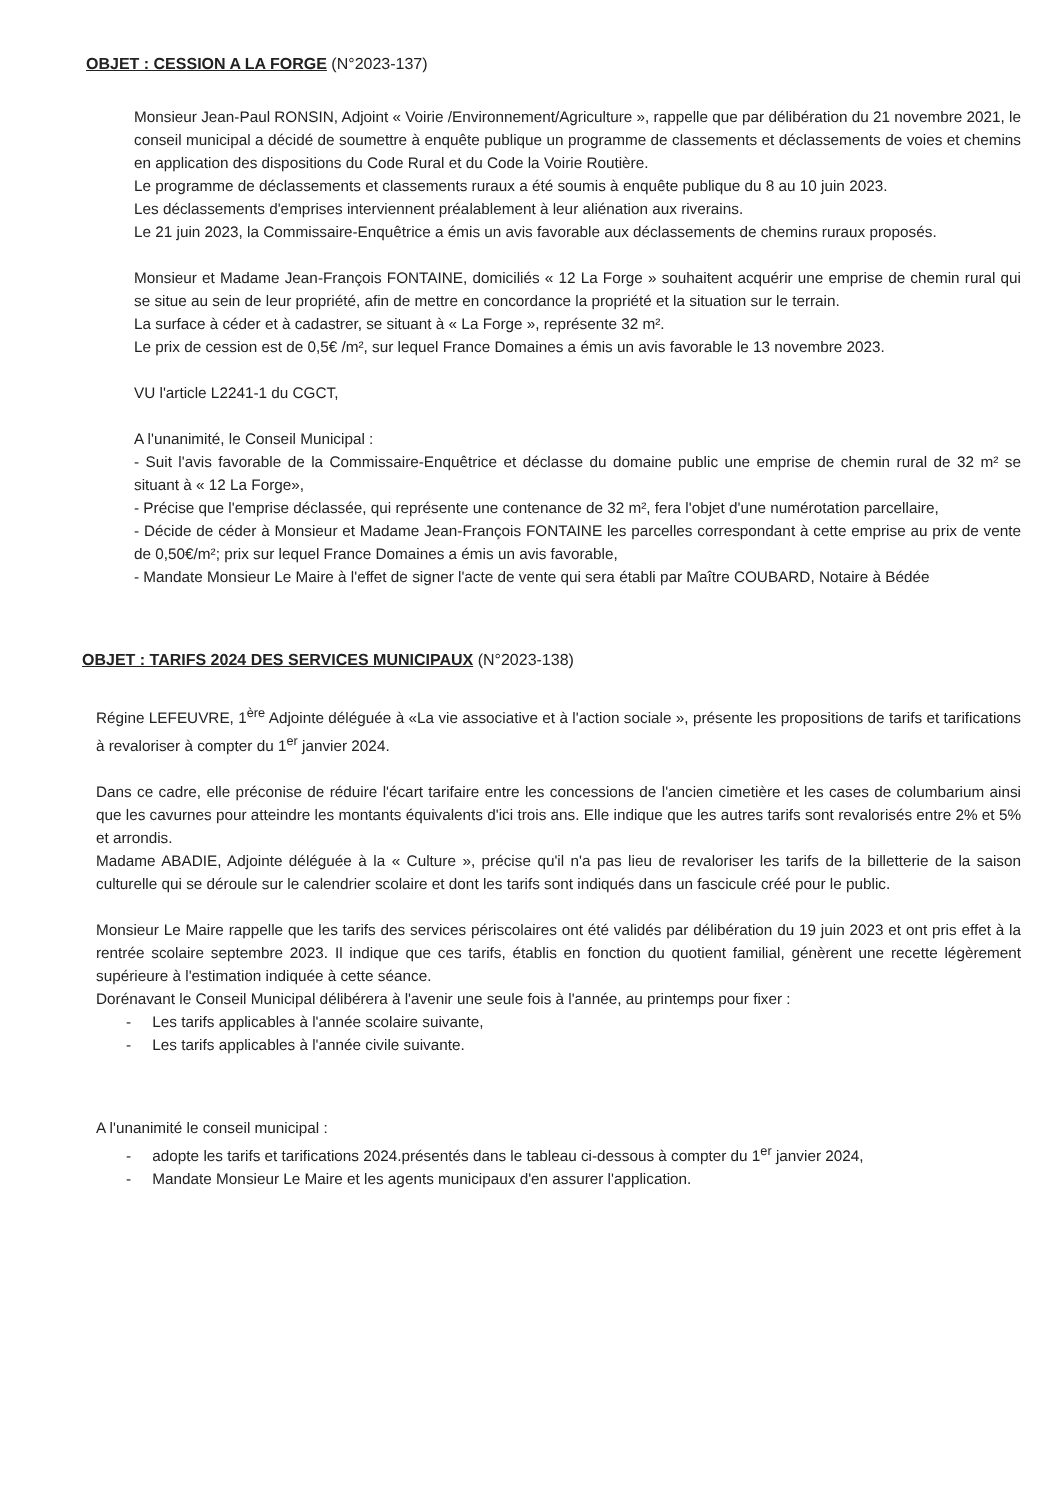OBJET : CESSION A LA FORGE (N°2023-137)
Monsieur Jean-Paul RONSIN, Adjoint « Voirie /Environnement/Agriculture », rappelle que par délibération du 21 novembre 2021, le conseil municipal a décidé de soumettre à enquête publique un programme de classements et déclassements de voies et chemins en application des dispositions du Code Rural et du Code la Voirie Routière.
Le programme de déclassements et classements ruraux a été soumis à enquête publique du 8 au 10 juin 2023.
Les déclassements d'emprises interviennent préalablement à leur aliénation aux riverains.
Le 21 juin 2023, la Commissaire-Enquêtrice a émis un avis favorable aux déclassements de chemins ruraux proposés.
Monsieur et Madame Jean-François FONTAINE, domiciliés « 12 La Forge » souhaitent acquérir une emprise de chemin rural qui se situe au sein de leur propriété, afin de mettre en concordance la propriété et la situation sur le terrain.
La surface à céder et à cadastrer, se situant à « La Forge », représente 32 m².
Le prix de cession est de 0,5€ /m², sur lequel France Domaines a émis un avis favorable le 13 novembre 2023.
VU l'article L2241-1 du CGCT,
A l'unanimité, le Conseil Municipal :
- Suit l'avis favorable de la Commissaire-Enquêtrice et déclasse du domaine public une emprise de chemin rural de 32 m² se situant à « 12 La Forge»,
- Précise que l'emprise déclassée, qui représente une contenance de 32 m², fera l'objet d'une numérotation parcellaire,
- Décide de céder à Monsieur et Madame Jean-François FONTAINE les parcelles correspondant à cette emprise au prix de vente de 0,50€/m²; prix sur lequel France Domaines a émis un avis favorable,
- Mandate Monsieur Le Maire à l'effet de signer l'acte de vente qui sera établi par Maître COUBARD, Notaire à Bédée
OBJET : TARIFS 2024 DES SERVICES MUNICIPAUX (N°2023-138)
Régine LEFEUVRE, 1<sup>ère</sup> Adjointe déléguée à «La vie associative et à l'action sociale », présente les propositions de tarifs et tarifications à revaloriser à compter du 1<sup>er</sup> janvier 2024.
Dans ce cadre, elle préconise de réduire l'écart tarifaire entre les concessions de l'ancien cimetière et les cases de columbarium ainsi que les cavurnes pour atteindre les montants équivalents d'ici trois ans. Elle indique que les autres tarifs sont revalorisés entre 2% et 5% et arrondis.
Madame ABADIE, Adjointe déléguée à la « Culture », précise qu'il n'a pas lieu de revaloriser les tarifs de la billetterie de la saison culturelle qui se déroule sur le calendrier scolaire et dont les tarifs sont indiqués dans un fascicule créé pour le public.
Monsieur Le Maire rappelle que les tarifs des services périscolaires ont été validés par délibération du 19 juin 2023 et ont pris effet à la rentrée scolaire septembre 2023. Il indique que ces tarifs, établis en fonction du quotient familial, génèrent une recette légèrement supérieure à l'estimation indiquée à cette séance.
Dorénavant le Conseil Municipal délibérera à l'avenir une seule fois à l'année, au printemps pour fixer :
- Les tarifs applicables à l'année scolaire suivante,
- Les tarifs applicables à l'année civile suivante.
A l'unanimité le conseil municipal :
- adopte les tarifs et tarifications 2024.présentés dans le tableau ci-dessous à compter du 1<sup>er</sup> janvier 2024,
- Mandate Monsieur Le Maire et les agents municipaux d'en assurer l'application.